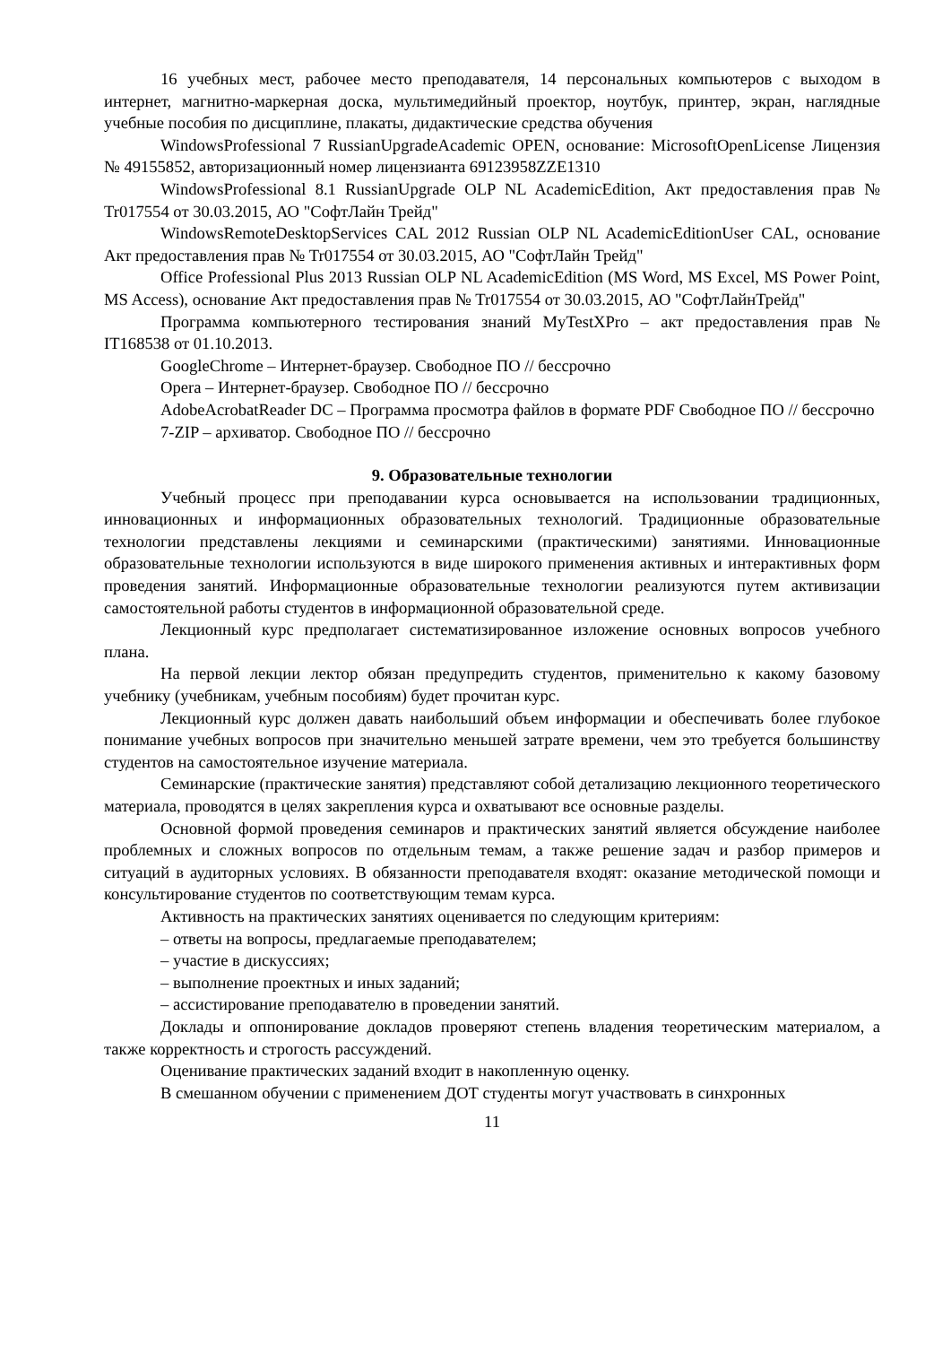16 учебных мест, рабочее место преподавателя, 14 персональных компьютеров с выходом в интернет, магнитно-маркерная доска, мультимедийный проектор, ноутбук, принтер, экран, наглядные учебные пособия по дисциплине, плакаты, дидактические средства обучения
WindowsProfessional 7 RussianUpgradeAcademic OPEN, основание: MicrosoftOpenLicense Лицензия № 49155852, авторизационный номер лицензианта 69123958ZZE1310
WindowsProfessional 8.1 RussianUpgrade OLP NL AcademicEdition, Акт предоставления прав № Tr017554 от 30.03.2015, АО "СофтЛайн Трейд"
WindowsRemoteDesktopServices CAL 2012 Russian OLP NL AcademicEditionUser CAL, основание Акт предоставления прав № Tr017554 от 30.03.2015, АО "СофтЛайн Трейд"
Office Professional Plus 2013 Russian OLP NL AcademicEdition (MS Word, MS Excel, MS Power Point, MS Access), основание Акт предоставления прав № Tr017554 от 30.03.2015, АО "СофтЛайнТрейд"
Программа компьютерного тестирования знаний MyTestXPro – акт предоставления прав № IT168538 от 01.10.2013.
GoogleChrome – Интернет-браузер. Свободное ПО // бессрочно
Opera – Интернет-браузер. Свободное ПО // бессрочно
AdobeAcrobatReader DC – Программа просмотра файлов в формате PDF Свободное ПО // бессрочно
7-ZIP – архиватор. Свободное ПО // бессрочно
9. Образовательные технологии
Учебный процесс при преподавании курса основывается на использовании традиционных, инновационных и информационных образовательных технологий. Традиционные образовательные технологии представлены лекциями и семинарскими (практическими) занятиями. Инновационные образовательные технологии используются в виде широкого применения активных и интерактивных форм проведения занятий. Информационные образовательные технологии реализуются путем активизации самостоятельной работы студентов в информационной образовательной среде.
Лекционный курс предполагает систематизированное изложение основных вопросов учебного плана.
На первой лекции лектор обязан предупредить студентов, применительно к какому базовому учебнику (учебникам, учебным пособиям) будет прочитан курс.
Лекционный курс должен давать наибольший объем информации и обеспечивать более глубокое понимание учебных вопросов при значительно меньшей затрате времени, чем это требуется большинству студентов на самостоятельное изучение материала.
Семинарские (практические занятия) представляют собой детализацию лекционного теоретического материала, проводятся в целях закрепления курса и охватывают все основные разделы.
Основной формой проведения семинаров и практических занятий является обсуждение наиболее проблемных и сложных вопросов по отдельным темам, а также решение задач и разбор примеров и ситуаций в аудиторных условиях. В обязанности преподавателя входят: оказание методической помощи и консультирование студентов по соответствующим темам курса.
Активность на практических занятиях оценивается по следующим критериям:
– ответы на вопросы, предлагаемые преподавателем;
– участие в дискуссиях;
– выполнение проектных и иных заданий;
– ассистирование преподавателю в проведении занятий.
Доклады и оппонирование докладов проверяют степень владения теоретическим материалом, а также корректность и строгость рассуждений.
Оценивание практических заданий входит в накопленную оценку.
В смешанном обучении с применением ДОТ студенты могут участвовать в синхронных
11